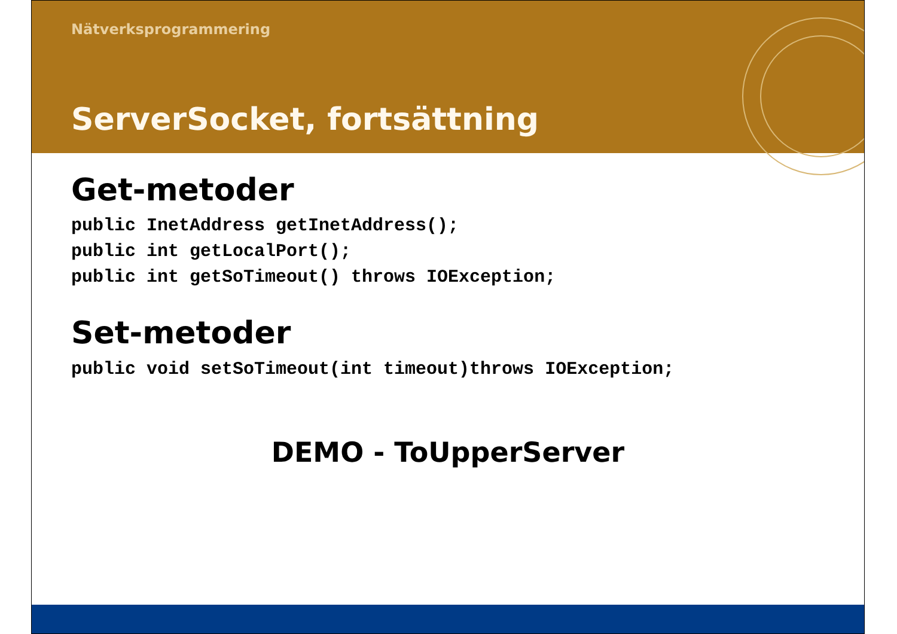Nätverksprogrammering
ServerSocket, fortsättning
Get-metoder
public InetAddress getInetAddress();
public int getLocalPort();
public int getSoTimeout() throws IOException;
Set-metoder
public void setSoTimeout(int timeout)throws IOException;
DEMO - ToUpperServer